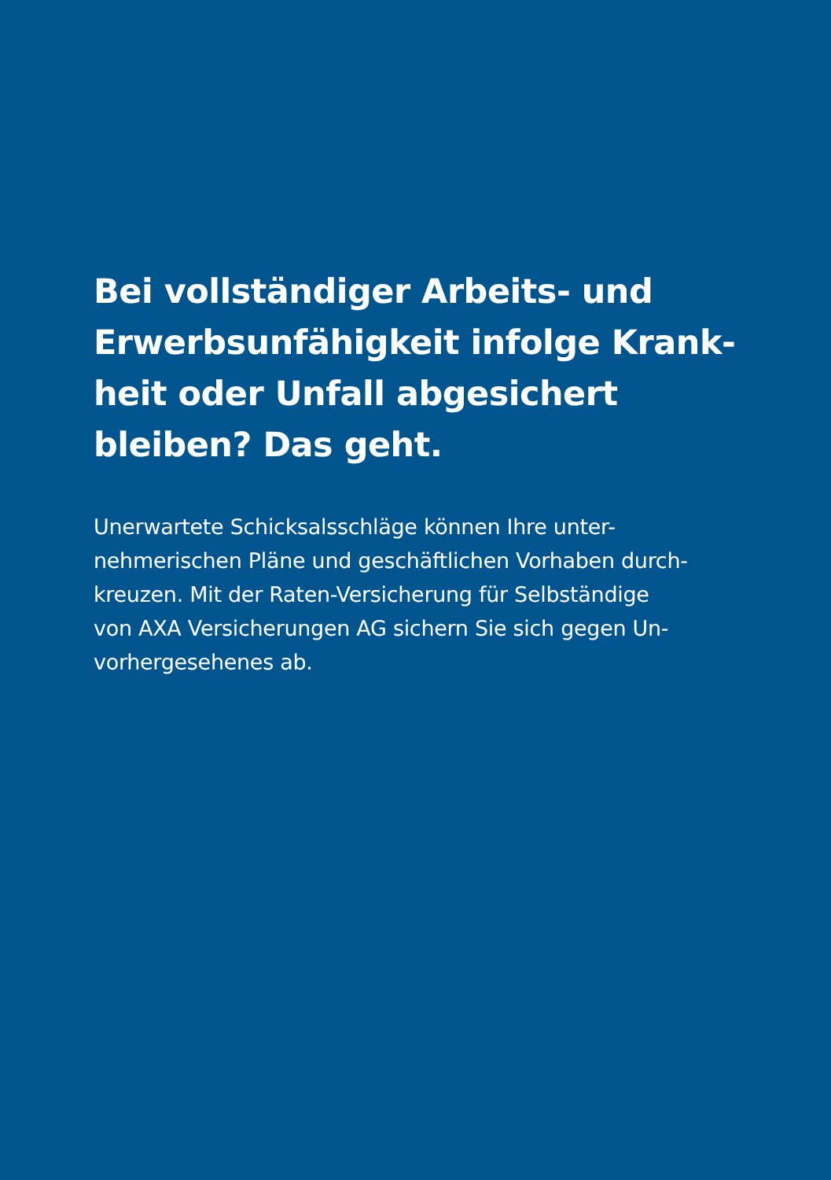Bei vollständiger Arbeits- und
Erwerbsunfähigkeit infolge Krank-
heit oder Unfall abgesichert
bleiben? Das geht.
Unerwartete Schicksalsschläge können Ihre unter-
nehmerischen Pläne und geschäftlichen Vorhaben durch-
kreuzen. Mit der Raten-Versicherung für Selbständige
von AXA Versicherungen AG sichern Sie sich gegen Un-
vorhergesehenes ab.